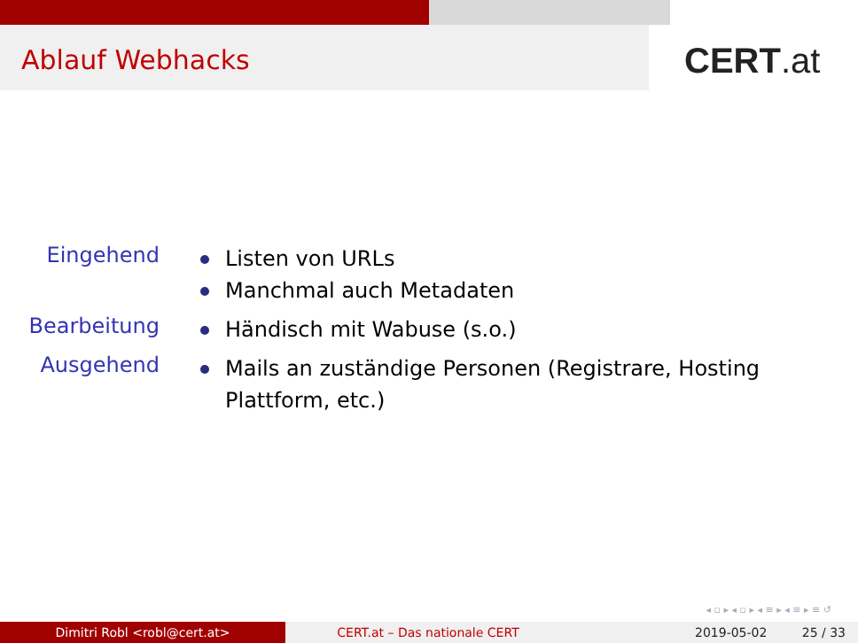Ablauf Webhacks
CERT.at
Eingehend
Listen von URLs
Manchmal auch Metadaten
Bearbeitung
Händisch mit Wabuse (s.o.)
Ausgehend
Mails an zuständige Personen (Registrare, Hosting Plattform, etc.)
◂ ▫ ▸ ◂ ▫ ▸ ◂ ≡ ▸ ◂ ≡ ▸ ≡ ↺
Dimitri Robl <robl@cert.at> CERT.at – Das nationale CERT 2019-05-02 25 / 33